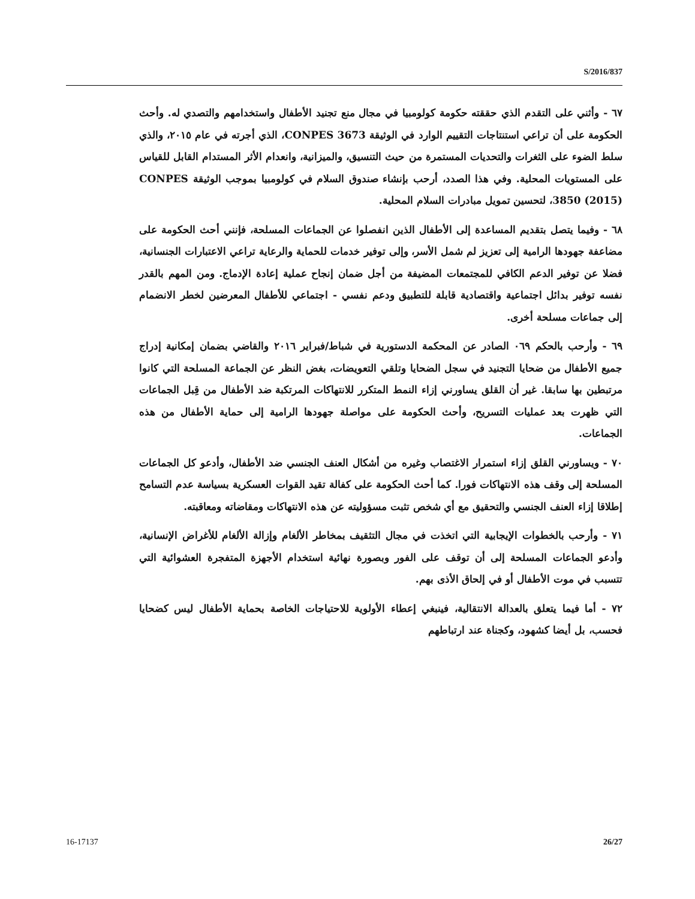S/2016/837
٦٧ - وأثني على التقدم الذي حققته حكومة كولومبيا في مجال منع تجنيد الأطفال واستخدامهم والتصدي له. وأحث الحكومة على أن تراعي استنتاجات التقييم الوارد في الوثيقة CONPES 3673، الذي أجرته في عام ٢٠١٥، والذي سلط الضوء على الثغرات والتحديات المستمرة من حيث التنسيق، والميزانية، وانعدام الأثر المستدام القابل للقياس على المستويات المحلية. وفي هذا الصدد، أرحب بإنشاء صندوق السلام في كولومبيا بموجب الوثيقة CONPES 3850 (2015)، لتحسين تمويل مبادرات السلام المحلية.
٦٨ - وفيما يتصل بتقديم المساعدة إلى الأطفال الذين انفصلوا عن الجماعات المسلحة، فإنني أحث الحكومة على مضاعفة جهودها الرامية إلى تعزيز لم شمل الأسر، وإلى توفير خدمات للحماية والرعاية تراعي الاعتبارات الجنسانية، فضلا عن توفير الدعم الكافي للمجتمعات المضيفة من أجل ضمان إنجاح عملية إعادة الإدماج. ومن المهم بالقدر نفسه توفير بدائل اجتماعية واقتصادية قابلة للتطبيق ودعم نفسي - اجتماعي للأطفال المعرضين لخطر الانضمام إلى جماعات مسلحة أخرى.
٦٩ - وأرحب بالحكم ٠٦٩ الصادر عن المحكمة الدستورية في شباط/فبراير ٢٠١٦ والقاضي بضمان إمكانية إدراج جميع الأطفال من ضحايا التجنيد في سجل الضحايا وتلقي التعويضات، بغض النظر عن الجماعة المسلحة التي كانوا مرتبطين بها سابقا. غير أن القلق يساورني إزاء النمط المتكرر للانتهاكات المرتكبة ضد الأطفال من قِبل الجماعات التي ظهرت بعد عمليات التسريح، وأحث الحكومة على مواصلة جهودها الرامية إلى حماية الأطفال من هذه الجماعات.
٧٠ - ويساورني القلق إزاء استمرار الاغتصاب وغيره من أشكال العنف الجنسي ضد الأطفال، وأدعو كل الجماعات المسلحة إلى وقف هذه الانتهاكات فورا. كما أحث الحكومة على كفالة تقيد القوات العسكرية بسياسة عدم التسامح إطلاقا إزاء العنف الجنسي والتحقيق مع أي شخص تثبت مسؤوليته عن هذه الانتهاكات ومقاضاته ومعاقبته.
٧١ - وأرحب بالخطوات الإيجابية التي اتخذت في مجال التثقيف بمخاطر الألغام وإزالة الألغام للأغراض الإنسانية، وأدعو الجماعات المسلحة إلى أن توقف على الفور وبصورة نهائية استخدام الأجهزة المتفجرة العشوائية التي تتسبب في موت الأطفال أو في إلحاق الأذى بهم.
٧٢ - أما فيما يتعلق بالعدالة الانتقالية، فينبغي إعطاء الأولوية للاحتياجات الخاصة بحماية الأطفال ليس كضحايا فحسب، بل أيضا كشهود، وكجناة عند ارتباطهم
16-17137 26/27